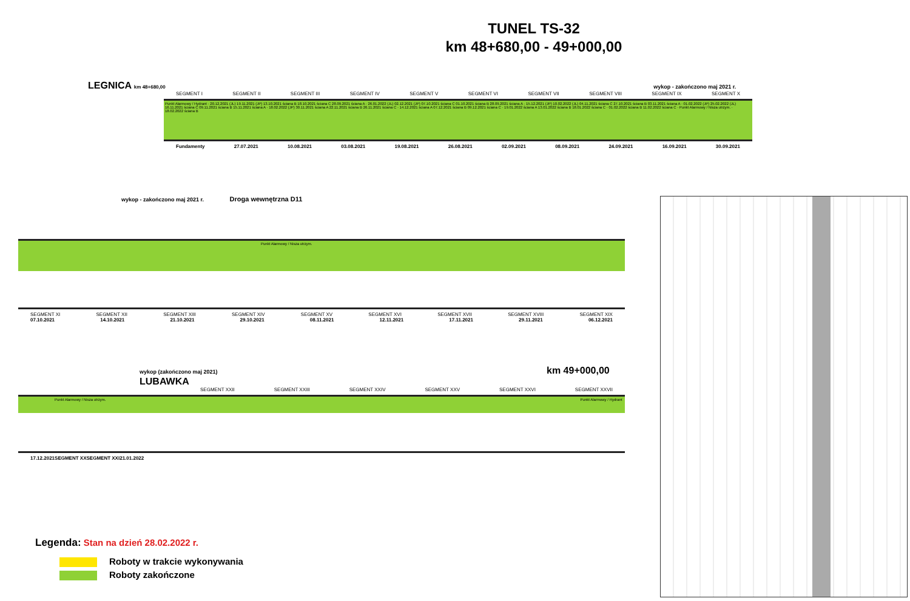TUNEL TS-32
km 48+680,00 - 49+000,00
LEGNICA km 48+680,00 wykop - zakończono maj 2021 r.
SEGMENT I SEGMENT II SEGMENT III SEGMENT IV SEGMENT V SEGMENT VI SEGMENT VII SEGMENT VIII SEGMENT IX SEGMENT X
Punkt Alarmowy / Hydrant · 20.12.2021 (JL) 19.11.2021 (JP) 13.10.2021 ściana B 18.10.2021 ściana C 28.09.2021 ściana A · 26.01.2022 (JL) 02.12.2021 (JP) 07.10.2021 ściana C 01.10.2021 ściana B 28.09.2021 ściana A · 15.12.2021 (JP) 10.02.2022 (JL) 04.11.2021 ściana C 27.10.2021 ściana B 03.11.2021 ściana A · 01.02.2022 (JP) 25.02.2022 (JL) 16.11.2021 ściana C 09.11.2021 ściana B 15.11.2021 ściana A · 18.02.2022 (JP) 30.11.2021 ściana A 22.11.2021 ściana B 26.11.2021 ściana C · 14.12.2021 ściana A 07.12.2021 ściana B 09.12.2021 ściana C · 19.01.2022 ściana A 13.01.2022 ściana B 18.01.2022 ściana C · 01.02.2022 ściana B 11.02.2022 ściana C · Punkt Alarmowy / Nisza utrzym. · 18.02.2022 ściana B
Fundamenty 27.07.2021 10.08.2021 03.08.2021 19.08.2021 26.08.2021 02.09.2021 08.09.2021 24.09.2021 16.09.2021 30.09.2021
wykop - zakończono maj 2021 r. Droga wewnętrzna D11
Punkt Alarmowy / Nisza utrzym.
SEGMENT XI SEGMENT XII SEGMENT XIII SEGMENT XIV SEGMENT XV SEGMENT XVI SEGMENT XVII SEGMENT XVIII SEGMENT XIX
07.10.2021 14.10.2021 21.10.2021 29.10.2021 08.11.2021 12.11.2021 17.11.2021 29.11.2021 06.12.2021
wykop (zakończono maj 2021) km 49+000,00 LUBAWKA
SEGMENT XXII SEGMENT XXIII SEGMENT XXIV SEGMENT XXV SEGMENT XXVI SEGMENT XXVII
Punkt Alarmowy / Nisza utrzym. Punkt Alarmowy / Hydrant
17.12.2021 SEGMENT XX SEGMENT XXI 21.01.2022
Legenda: Stan na dzień 28.02.2022 r.
Roboty w trakcie wykonywania
Roboty zakończone